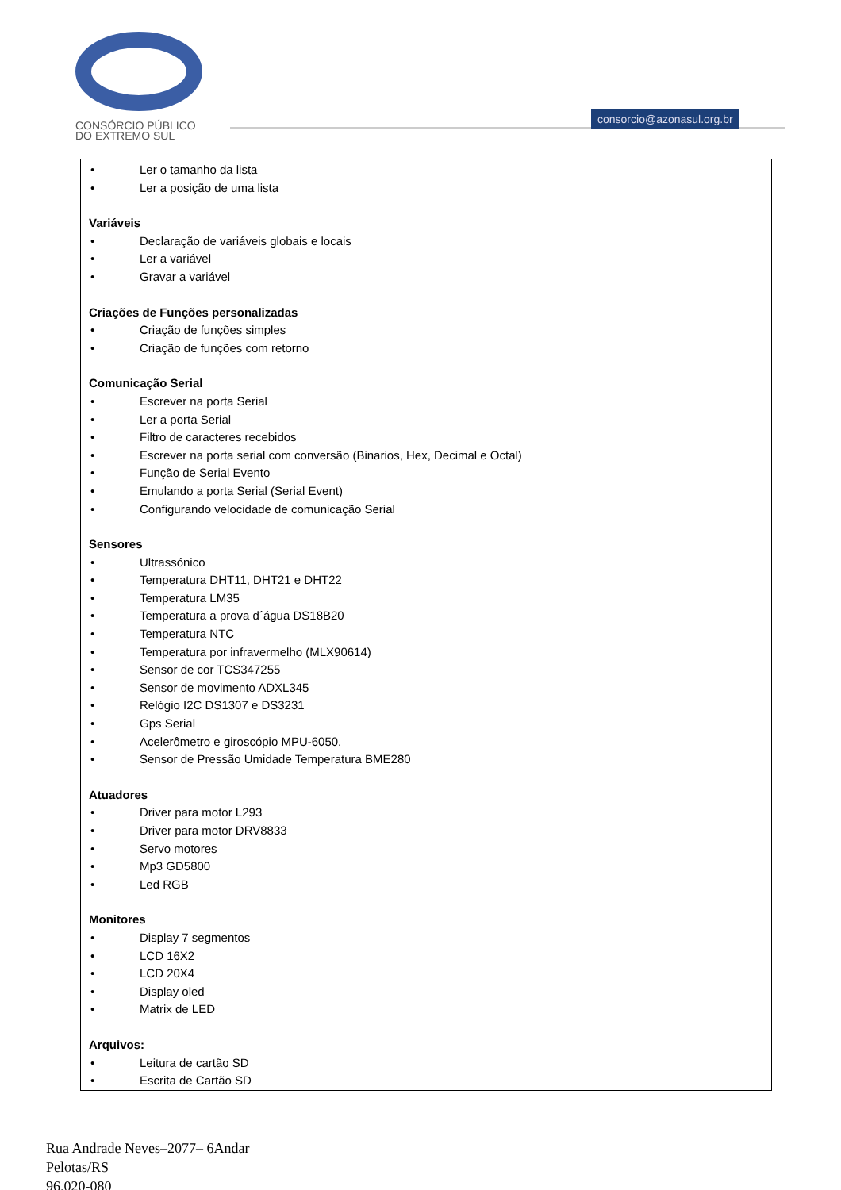CONSÓRCIO PÚBLICO
DO EXTREMO SUL
consorcio@azonasul.org.br
• Ler o tamanho da lista
• Ler a posição de uma lista
Variáveis
• Declaração de variáveis globais e locais
• Ler a variável
• Gravar a variável
Criações de Funções personalizadas
• Criação de funções simples
• Criação de funções com retorno
Comunicação Serial
• Escrever na porta Serial
• Ler a porta Serial
• Filtro de caracteres recebidos
• Escrever na porta serial com conversão (Binarios, Hex, Decimal e Octal)
• Função de Serial Evento
• Emulando a porta Serial (Serial Event)
• Configurando velocidade de comunicação Serial
Sensores
• Ultrassónico
• Temperatura DHT11, DHT21 e DHT22
• Temperatura LM35
• Temperatura a prova d´água DS18B20
• Temperatura NTC
• Temperatura por infravermelho (MLX90614)
• Sensor de cor TCS347255
• Sensor de movimento ADXL345
• Relógio I2C DS1307 e DS3231
• Gps Serial
• Acelerômetro e giroscópio MPU-6050.
• Sensor de Pressão Umidade Temperatura BME280
Atuadores
• Driver para motor L293
• Driver para motor DRV8833
• Servo motores
• Mp3 GD5800
• Led RGB
Monitores
• Display 7 segmentos
• LCD 16X2
• LCD 20X4
• Display oled
• Matrix de LED
Arquivos:
• Leitura de cartão SD
• Escrita de Cartão SD
Rua Andrade Neves–2077– 6Andar
Pelotas/RS
96.020-080